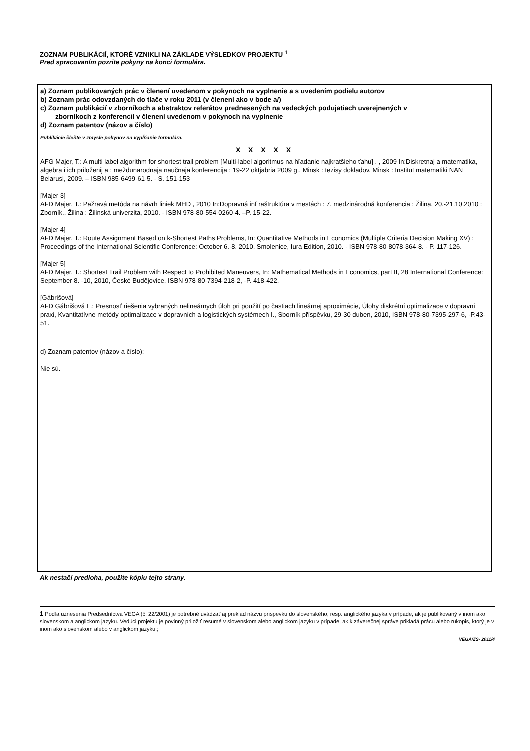ZOZNAM PUBLIKÁCIÍ, KTORÉ VZNIKLI NA ZÁKLADE VÝSLEDKOV PROJEKTU <sup>1</sup>
Pred spracovaním pozrite pokyny na konci formulára.
a) Zoznam publikovaných prác v členení uvedenom v pokynoch na vyplnenie a s uvedením podielu autorov
b) Zoznam prác odovzdaných do tlače v roku 2011 (v členení ako v bode a/)
c) Zoznam publikácií v zborníkoch a abstraktov referátov prednesených na vedeckých podujatiach uverejnených v
zborníkoch z konferencií v členení uvedenom v pokynoch na vyplnenie
d) Zoznam patentov (názov a číslo)
Publikácie čleňte v zmysle pokynov na vypĺňanie formulára.
X X X X X
AFG Majer, T.: A multi label algorithm for shortest trail problem [Multi-label algoritmus na hľadanie najkratšieho ťahu] . , 2009 In:Diskretnaj a matematika, algebra i ich priloženij a : meždunarodnaja naučnaja konferencija : 19-22 oktjabria 2009 g., Minsk : tezisy dokladov. Minsk : Institut matematiki NAN Belarusi, 2009. – ISBN 985-6499-61-5. - S. 151-153
[Majer 3]
AFD Majer, T.: Pažravá metóda na návrh liniek MHD , 2010 In:Dopravná inf raštruktúra v mestách : 7. medzinárodná konferencia : Žilina, 20.-21.10.2010 : Zborník., Žilina : Žilinská univerzita, 2010. - ISBN 978-80-554-0260-4. –P. 15-22.
[Majer 4]
AFD Majer, T.: Route Assignment Based on k-Shortest Paths Problems, In: Quantitative Methods in Economics (Multiple Criteria Decision Making XV) : Proceedings of the International Scientific Conference: October 6.-8. 2010, Smolenice, Iura Edition, 2010. - ISBN 978-80-8078-364-8. - P. 117-126.
[Majer 5]
AFD Majer, T.: Shortest Trail Problem with Respect to Prohibited Maneuvers, In: Mathematical Methods in Economics, part II, 28 International Conference: September 8. -10, 2010, České Budějovice, ISBN 978-80-7394-218-2, -P. 418-422.
[Gábrišová]
AFD Gábrišová L.: Presnosť riešenia vybraných nelineárnych úloh pri použití po častiach lineárnej aproximácie, Úlohy diskrétní optimalizace v dopravní praxi, Kvantitatívne metódy optimalizace v dopravních a logistických systémech I., Sborník příspěvku, 29-30 duben, 2010, ISBN 978-80-7395-297-6, -P.43-51.
d) Zoznam patentov (názov a číslo):
Nie sú.
Ak nestačí predloha, použite kópiu tejto strany.
1 Podľa uznesenia Predsedníctva VEGA (č. 22/2001) je potrebné uvádzať aj preklad názvu príspevku do slovenského, resp. anglického jazyka v prípade, ak je publikovaný v inom ako slovenskom a anglickom jazyku. Vedúci projektu je povinný priložiť resumé v slovenskom alebo anglickom jazyku v prípade, ak k záverečnej správe prikladá prácu alebo rukopis, ktorý je v inom ako slovenskom alebo v anglickom jazyku.;
VEGA/ZS- 2011/4